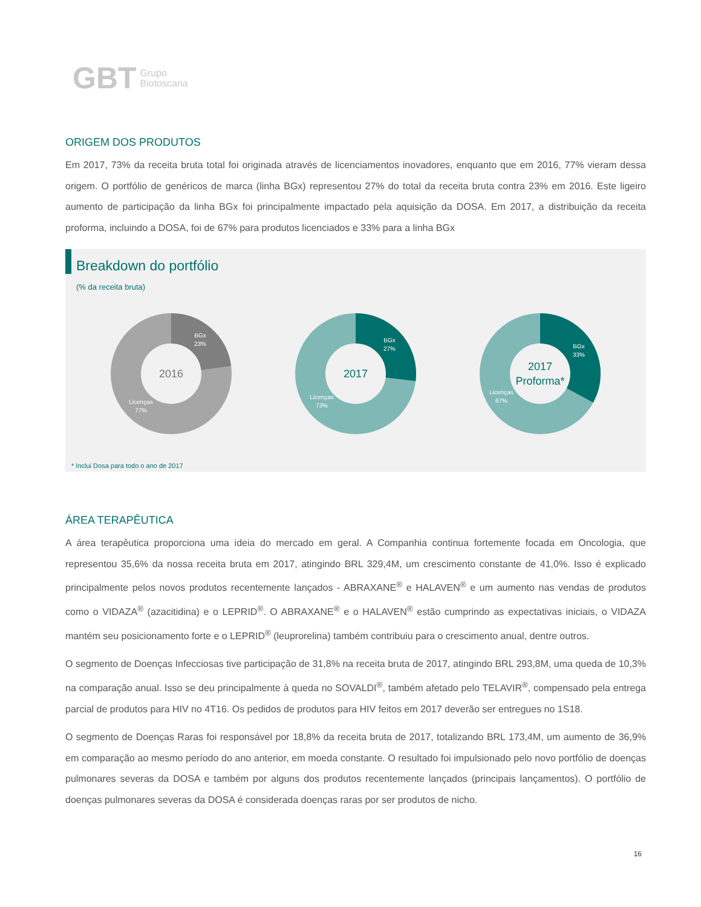GBT Grupo
Biotoscana
ORIGEM DOS PRODUTOS
Em 2017, 73% da receita bruta total foi originada através de licenciamentos inovadores, enquanto que em 2016, 77% vieram dessa origem. O portfólio de genéricos de marca (linha BGx) representou 27% do total da receita bruta contra 23% em 2016. Este ligeiro aumento de participação da linha BGx foi principalmente impactado pela aquisição da DOSA. Em 2017, a distribuição da receita proforma, incluindo a DOSA, foi de 67% para produtos licenciados e 33% para a linha BGx
Breakdown do portfólio
(% da receita bruta)
2016
BGx
23%
Licenças
77%
2017
BGx
27%
Licenças
73%
2017
Proforma*
BGx
33%
Licenças
67%
* Inclui Dosa para todo o ano de 2017
ÁREA TERAPÊUTICA
A área terapêutica proporciona uma ideia do mercado em geral. A Companhia continua fortemente focada em Oncologia, que representou 35,6% da nossa receita bruta em 2017, atingindo BRL 329,4M, um crescimento constante de 41,0%. Isso é explicado principalmente pelos novos produtos recentemente lançados - ABRAXANE<sup>®</sup> e HALAVEN<sup>®</sup> e um aumento nas vendas de produtos como o VIDAZA<sup>®</sup> (azacitidina) e o LEPRID<sup>®</sup>. O ABRAXANE<sup>®</sup> e o HALAVEN<sup>®</sup> estão cumprindo as expectativas iniciais, o VIDAZA mantém seu posicionamento forte e o LEPRID<sup>®</sup> (leuprorelina) também contribuiu para o crescimento anual, dentre outros.
O segmento de Doenças Infecciosas tive participação de 31,8% na receita bruta de 2017, atingindo BRL 293,8M, uma queda de 10,3% na comparação anual. Isso se deu principalmente à queda no SOVALDI<sup>®</sup>, também afetado pelo TELAVIR<sup>®</sup>, compensado pela entrega parcial de produtos para HIV no 4T16. Os pedidos de produtos para HIV feitos em 2017 deverão ser entregues no 1S18.
O segmento de Doenças Raras foi responsável por 18,8% da receita bruta de 2017, totalizando BRL 173,4M, um aumento de 36,9% em comparação ao mesmo período do ano anterior, em moeda constante. O resultado foi impulsionado pelo novo portfólio de doenças pulmonares severas da DOSA e também por alguns dos produtos recentemente lançados (principais lançamentos). O portfólio de doenças pulmonares severas da DOSA é considerada doenças raras por ser produtos de nicho.
16